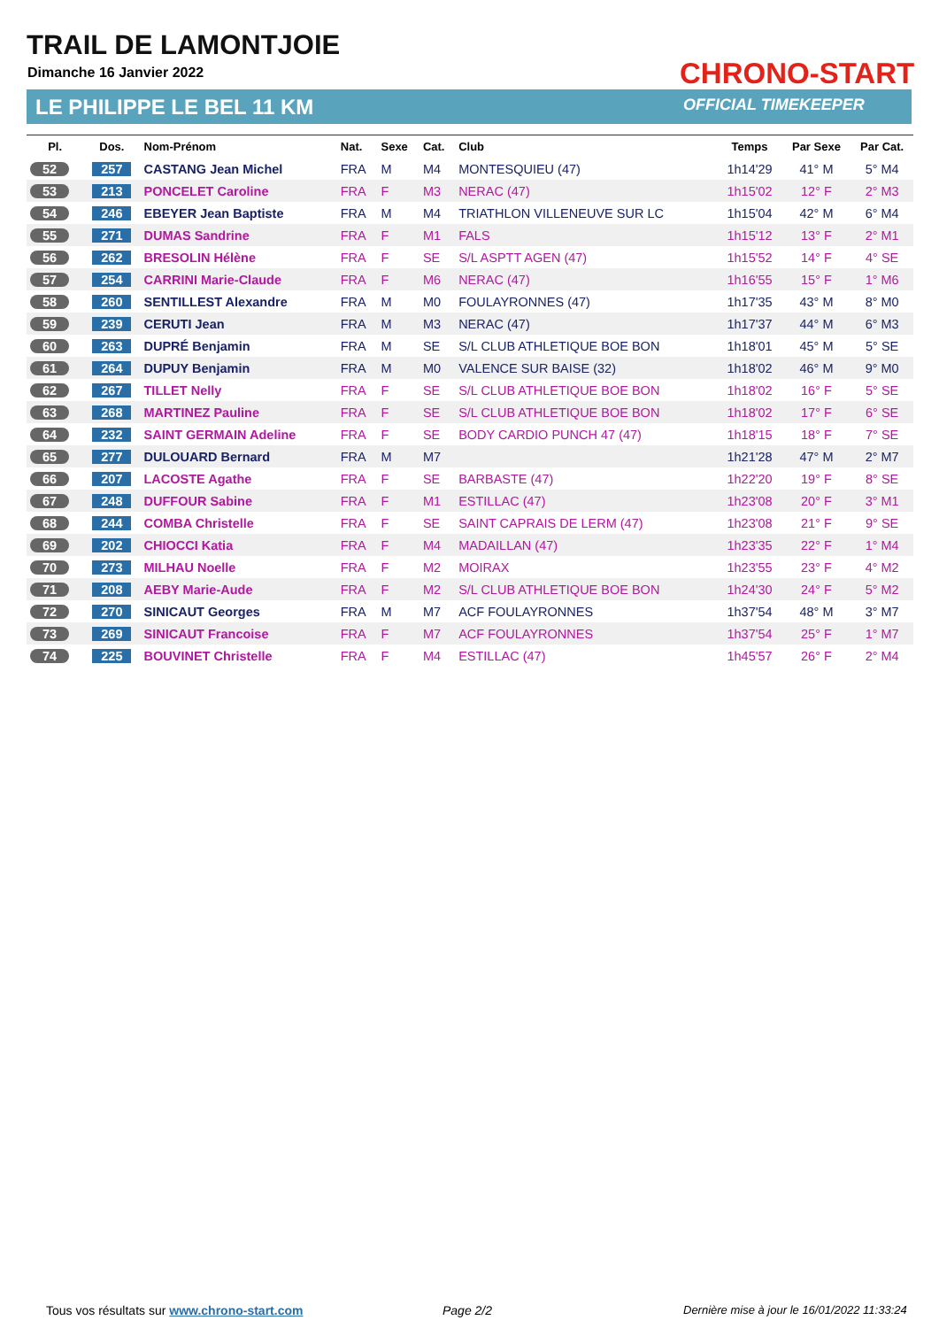TRAIL DE LAMONTJOIE
Dimanche 16 Janvier 2022
LE PHILIPPE LE BEL 11 KM
CHRONO-START
OFFICIAL TIMEKEEPER
| Pl. | Dos. | Nom-Prénom | Nat. | Sexe | Cat. | Club | Temps | Par Sexe | Par Cat. |
| --- | --- | --- | --- | --- | --- | --- | --- | --- | --- |
| 52 | 257 | CASTANG Jean Michel | FRA | M | M4 | MONTESQUIEU (47) | 1h14'29 | 41° M | 5° M4 |
| 53 | 213 | PONCELET Caroline | FRA | F | M3 | NERAC (47) | 1h15'02 | 12° F | 2° M3 |
| 54 | 246 | EBEYER Jean Baptiste | FRA | M | M4 | TRIATHLON VILLENEUVE SUR LC | 1h15'04 | 42° M | 6° M4 |
| 55 | 271 | DUMAS Sandrine | FRA | F | M1 | FALS | 1h15'12 | 13° F | 2° M1 |
| 56 | 262 | BRESOLIN Hélène | FRA | F | SE | S/L ASPTT AGEN (47) | 1h15'52 | 14° F | 4° SE |
| 57 | 254 | CARRINI Marie-Claude | FRA | F | M6 | NERAC (47) | 1h16'55 | 15° F | 1° M6 |
| 58 | 260 | SENTILLEST Alexandre | FRA | M | M0 | FOULAYRONNES (47) | 1h17'35 | 43° M | 8° M0 |
| 59 | 239 | CERUTI Jean | FRA | M | M3 | NERAC (47) | 1h17'37 | 44° M | 6° M3 |
| 60 | 263 | DUPRÉ Benjamin | FRA | M | SE | S/L CLUB ATHLETIQUE BOE BON | 1h18'01 | 45° M | 5° SE |
| 61 | 264 | DUPUY Benjamin | FRA | M | M0 | VALENCE SUR BAISE (32) | 1h18'02 | 46° M | 9° M0 |
| 62 | 267 | TILLET Nelly | FRA | F | SE | S/L CLUB ATHLETIQUE BOE BON | 1h18'02 | 16° F | 5° SE |
| 63 | 268 | MARTINEZ Pauline | FRA | F | SE | S/L CLUB ATHLETIQUE BOE BON | 1h18'02 | 17° F | 6° SE |
| 64 | 232 | SAINT GERMAIN Adeline | FRA | F | SE | BODY CARDIO PUNCH 47 (47) | 1h18'15 | 18° F | 7° SE |
| 65 | 277 | DULOUARD Bernard | FRA | M | M7 | | 1h21'28 | 47° M | 2° M7 |
| 66 | 207 | LACOSTE Agathe | FRA | F | SE | BARBASTE (47) | 1h22'20 | 19° F | 8° SE |
| 67 | 248 | DUFFOUR Sabine | FRA | F | M1 | ESTILLAC (47) | 1h23'08 | 20° F | 3° M1 |
| 68 | 244 | COMBA Christelle | FRA | F | SE | SAINT CAPRAIS DE LERM (47) | 1h23'08 | 21° F | 9° SE |
| 69 | 202 | CHIOCCI Katia | FRA | F | M4 | MADAILLAN (47) | 1h23'35 | 22° F | 1° M4 |
| 70 | 273 | MILHAU Noelle | FRA | F | M2 | MOIRAX | 1h23'55 | 23° F | 4° M2 |
| 71 | 208 | AEBY Marie-Aude | FRA | F | M2 | S/L CLUB ATHLETIQUE BOE BON | 1h24'30 | 24° F | 5° M2 |
| 72 | 270 | SINICAUT Georges | FRA | M | M7 | ACF FOULAYRONNES | 1h37'54 | 48° M | 3° M7 |
| 73 | 269 | SINICAUT Francoise | FRA | F | M7 | ACF FOULAYRONNES | 1h37'54 | 25° F | 1° M7 |
| 74 | 225 | BOUVINET Christelle | FRA | F | M4 | ESTILLAC (47) | 1h45'57 | 26° F | 2° M4 |
Tous vos résultats sur www.chrono-start.com
Page 2/2
Dernière mise à jour le 16/01/2022 11:33:24